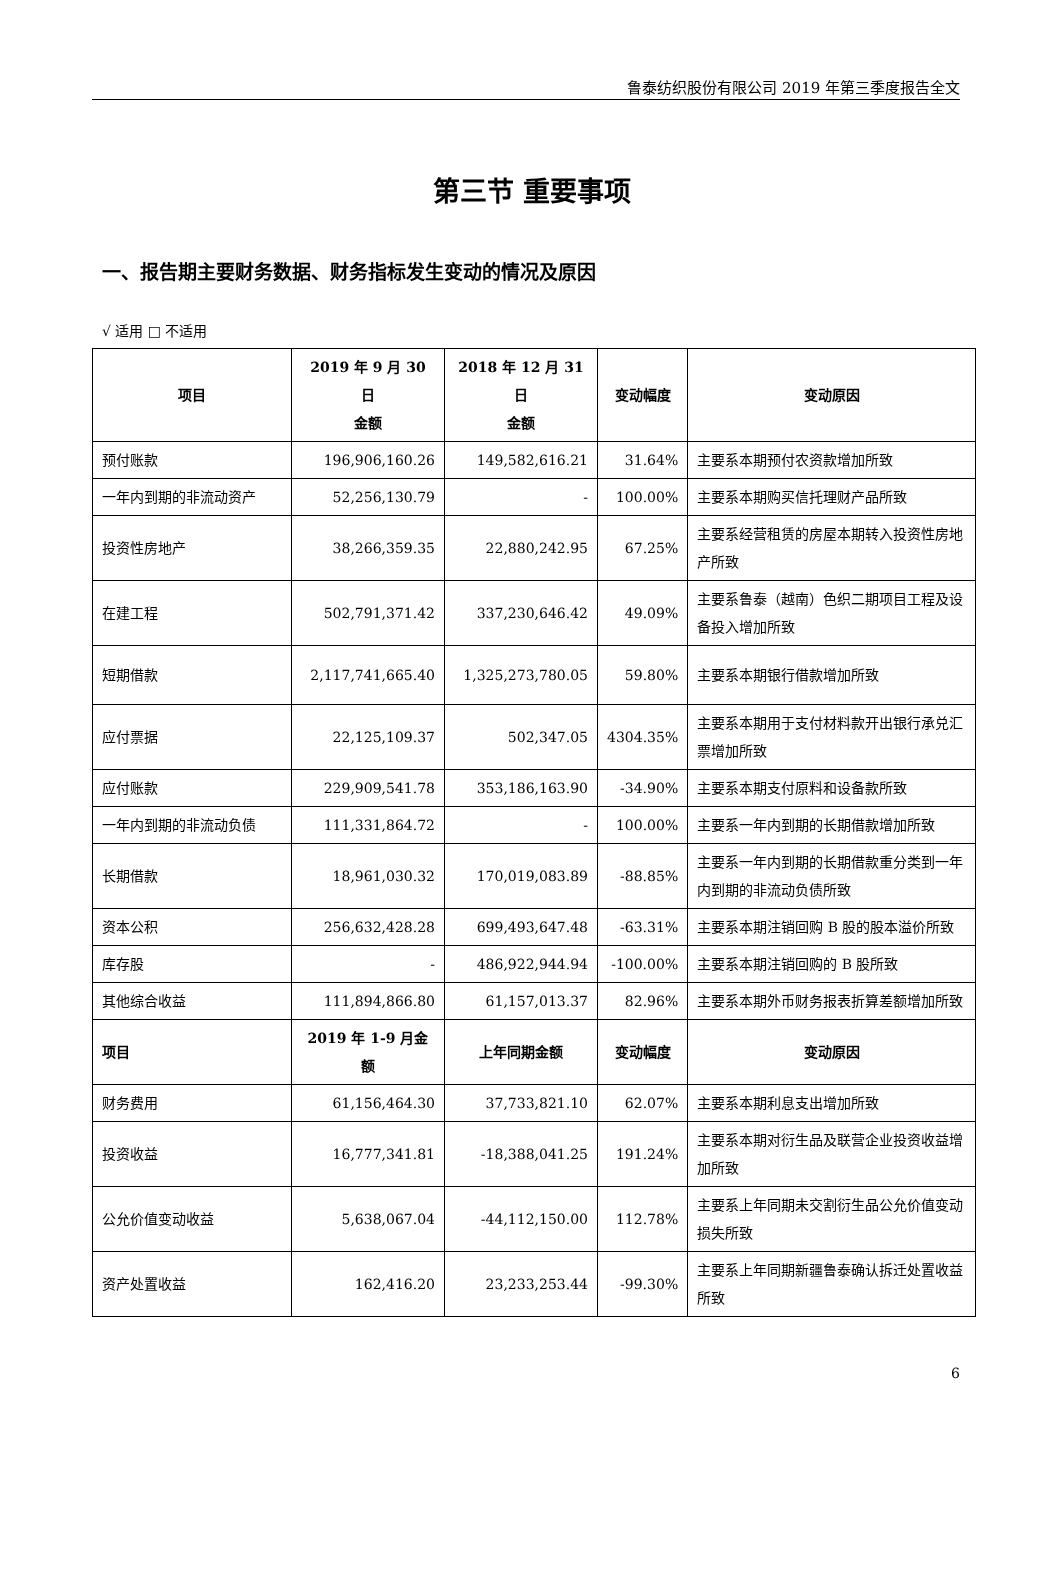鲁泰纺织股份有限公司 2019 年第三季度报告全文
第三节 重要事项
一、报告期主要财务数据、财务指标发生变动的情况及原因
√ 适用 □ 不适用
| 项目 | 2019 年 9 月 30 日 金额 | 2018 年 12 月 31 日 金额 | 变动幅度 | 变动原因 |
| --- | --- | --- | --- | --- |
| 预付账款 | 196,906,160.26 | 149,582,616.21 | 31.64% | 主要系本期预付农资款增加所致 |
| 一年内到期的非流动资产 | 52,256,130.79 | - | 100.00% | 主要系本期购买信托理财产品所致 |
| 投资性房地产 | 38,266,359.35 | 22,880,242.95 | 67.25% | 主要系经营租赁的房屋本期转入投资性房地产所致 |
| 在建工程 | 502,791,371.42 | 337,230,646.42 | 49.09% | 主要系鲁泰（越南）色织二期项目工程及设备投入增加所致 |
| 短期借款 | 2,117,741,665.40 | 1,325,273,780.05 | 59.80% | 主要系本期银行借款增加所致 |
| 应付票据 | 22,125,109.37 | 502,347.05 | 4304.35% | 主要系本期用于支付材料款开出银行承兑汇票增加所致 |
| 应付账款 | 229,909,541.78 | 353,186,163.90 | -34.90% | 主要系本期支付原料和设备款所致 |
| 一年内到期的非流动负债 | 111,331,864.72 | - | 100.00% | 主要系一年内到期的长期借款增加所致 |
| 长期借款 | 18,961,030.32 | 170,019,083.89 | -88.85% | 主要系一年内到期的长期借款重分类到一年内到期的非流动负债所致 |
| 资本公积 | 256,632,428.28 | 699,493,647.48 | -63.31% | 主要系本期注销回购 B 股的股本溢价所致 |
| 库存股 | - | 486,922,944.94 | -100.00% | 主要系本期注销回购的 B 股所致 |
| 其他综合收益 | 111,894,866.80 | 61,157,013.37 | 82.96% | 主要系本期外币财务报表折算差额增加所致 |
| 项目 | 2019 年 1-9 月金额 | 上年同期金额 | 变动幅度 | 变动原因 |
| 财务费用 | 61,156,464.30 | 37,733,821.10 | 62.07% | 主要系本期利息支出增加所致 |
| 投资收益 | 16,777,341.81 | -18,388,041.25 | 191.24% | 主要系本期对衍生品及联营企业投资收益增加所致 |
| 公允价值变动收益 | 5,638,067.04 | -44,112,150.00 | 112.78% | 主要系上年同期未交割衍生品公允价值变动损失所致 |
| 资产处置收益 | 162,416.20 | 23,233,253.44 | -99.30% | 主要系上年同期新疆鲁泰确认拆迁处置收益所致 |
6